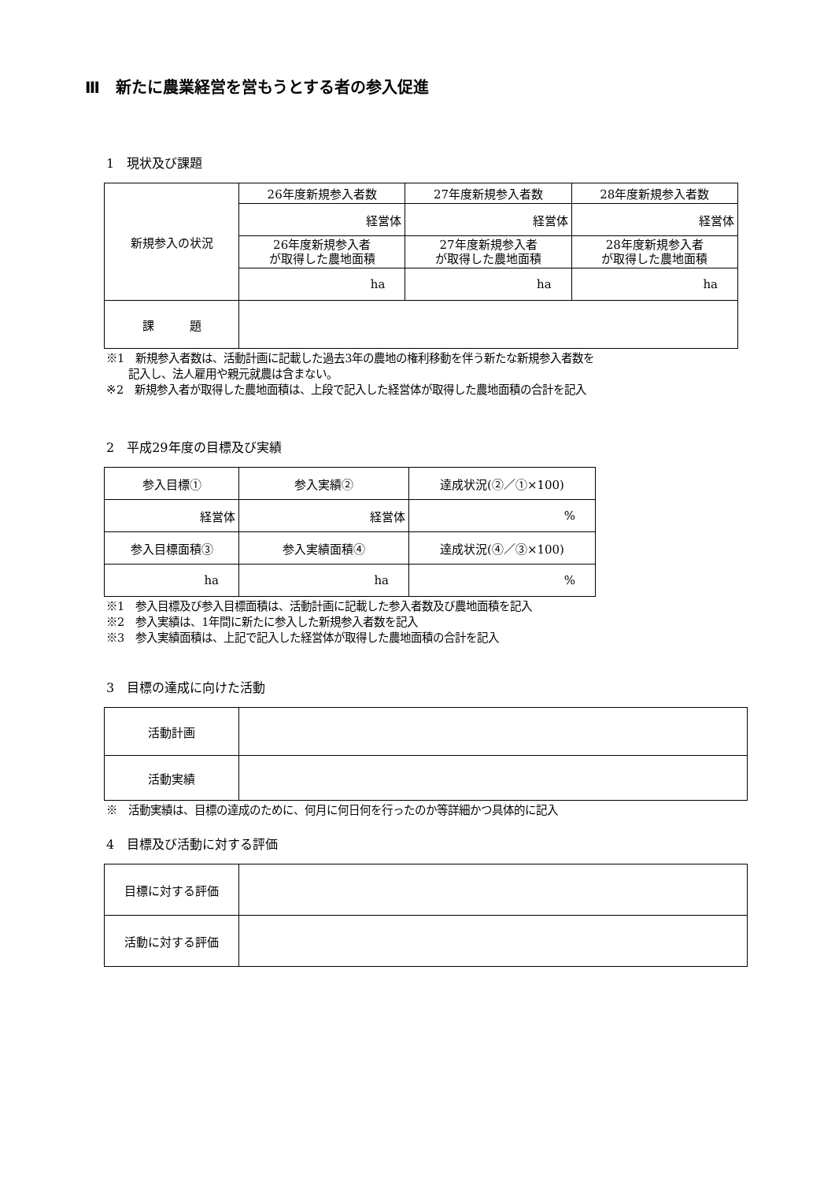Ⅲ　新たに農業経営を営もうとする者の参入促進
1　現状及び課題
| 新規参入の状況 | 26年度新規参入者数 | 27年度新規参入者数 | 28年度新規参入者数 |
| | 経営体 | 経営体 | 経営体 |
| | 26年度新規参入者 が取得した農地面積 | 27年度新規参入者 が取得した農地面積 | 28年度新規参入者 が取得した農地面積 |
| | ha | ha | ha |
| 課 題 | | | |
※1　新規参入者数は、活動計画に記載した過去3年の農地の権利移動を伴う新たな新規参入者数を
　　記入し、法人雇用や親元就農は含まない。
※2　新規参入者が取得した農地面積は、上段で記入した経営体が取得した農地面積の合計を記入
2　平成29年度の目標及び実績
| 参入目標① | 参入実績② | 達成状況(②／①×100) |
| 経営体 | 経営体 | % |
| 参入目標面積③ | 参入実績面積④ | 達成状況(④／③×100) |
| ha | ha | % |
※1　参入目標及び参入目標面積は、活動計画に記載した参入者数及び農地面積を記入
※2　参入実績は、1年間に新たに参入した新規参入者数を記入
※3　参入実績面積は、上記で記入した経営体が取得した農地面積の合計を記入
3　目標の達成に向けた活動
| 活動計画 | |
| 活動実績 | |
※　活動実績は、目標の達成のために、何月に何日何を行ったのか等詳細かつ具体的に記入
4　目標及び活動に対する評価
| 目標に対する評価 | |
| 活動に対する評価 | |